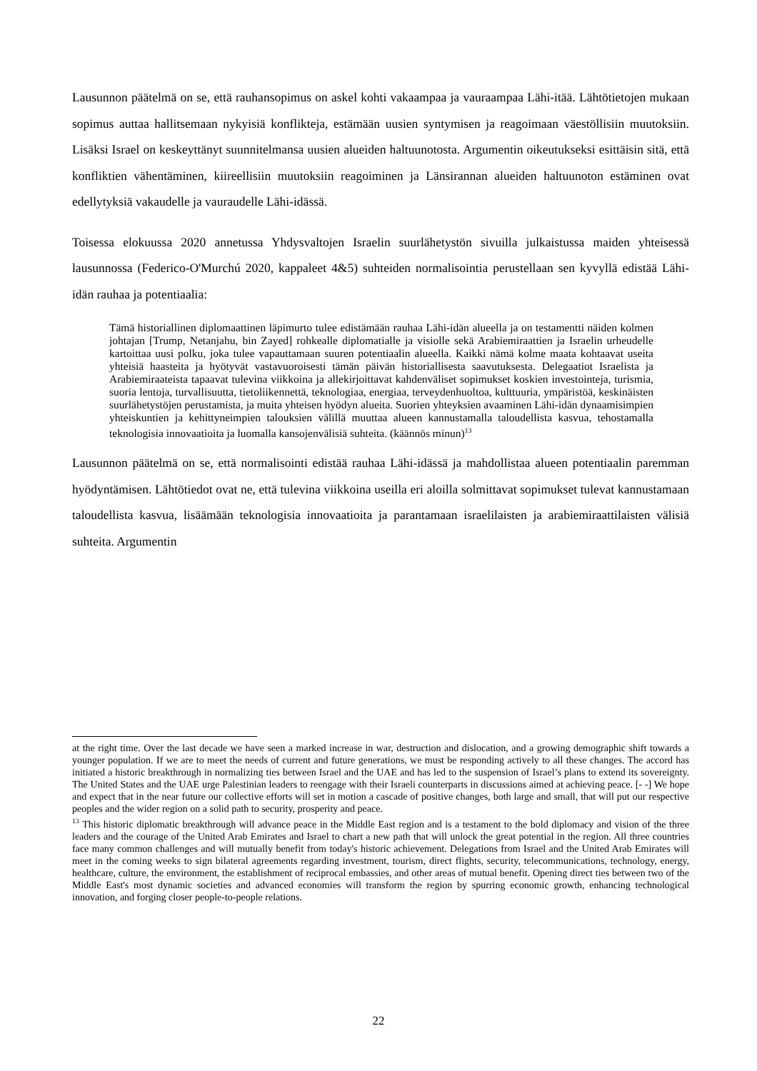Lausunnon päätelmä on se, että rauhansopimus on askel kohti vakaampaa ja vauraampaa Lähi-itää. Lähtötietojen mukaan sopimus auttaa hallitsemaan nykyisiä konflikteja, estämään uusien syntymisen ja reagoimaan väestöllisiin muutoksiin. Lisäksi Israel on keskeyttänyt suunnitelmansa uusien alueiden haltuunotosta. Argumentin oikeutukseksi esittäisin sitä, että konfliktien vähentäminen, kiireellisiin muutoksiin reagoiminen ja Länsirannan alueiden haltuunoton estäminen ovat edellytyksiä vakaudelle ja vauraudelle Lähi-idässä.
Toisessa elokuussa 2020 annetussa Yhdysvaltojen Israelin suurlähetystön sivuilla julkaistussa maiden yhteisessä lausunnossa (Federico-O'Murchú 2020, kappaleet 4&5) suhteiden normalisointia perustellaan sen kyvyllä edistää Lähi-idän rauhaa ja potentiaalia:
Tämä historiallinen diplomaattinen läpimurto tulee edistämään rauhaa Lähi-idän alueella ja on testamentti näiden kolmen johtajan [Trump, Netanjahu, bin Zayed] rohkealle diplomatialle ja visiolle sekä Arabiemiraattien ja Israelin urheudelle kartoittaa uusi polku, joka tulee vapauttamaan suuren potentiaalin alueella. Kaikki nämä kolme maata kohtaavat useita yhteisiä haasteita ja hyötyvät vastavuoroisesti tämän päivän historiallisesta saavutuksesta. Delegaatiot Israelista ja Arabiemiraateista tapaavat tulevina viikkoina ja allekirjoittavat kahdenväliset sopimukset koskien investointeja, turismia, suoria lentoja, turvallisuutta, tietoliikennettä, teknologiaa, energiaa, terveydenhuoltoa, kulttuuria, ympäristöä, keskinäisten suurlähetystöjen perustamista, ja muita yhteisen hyödyn alueita. Suorien yhteyksien avaaminen Lähi-idän dynaamisimpien yhteiskuntien ja kehittyneimpien talouksien välillä muuttaa alueen kannustamalla taloudellista kasvua, tehostamalla teknologisia innovaatioita ja luomalla kansojenvälisiä suhteita. (käännös minun)<sup>13</sup>
Lausunnon päätelmä on se, että normalisointi edistää rauhaa Lähi-idässä ja mahdollistaa alueen potentiaalin paremman hyödyntämisen. Lähtötiedot ovat ne, että tulevina viikkoina useilla eri aloilla solmittavat sopimukset tulevat kannustamaan taloudellista kasvua, lisäämään teknologisia innovaatioita ja parantamaan israelilaisten ja arabiemiraattilaisten välisiä suhteita. Argumentin
at the right time. Over the last decade we have seen a marked increase in war, destruction and dislocation, and a growing demographic shift towards a younger population. If we are to meet the needs of current and future generations, we must be responding actively to all these changes. The accord has initiated a historic breakthrough in normalizing ties between Israel and the UAE and has led to the suspension of Israel’s plans to extend its sovereignty. The United States and the UAE urge Palestinian leaders to reengage with their Israeli counterparts in discussions aimed at achieving peace. [- -] We hope and expect that in the near future our collective efforts will set in motion a cascade of positive changes, both large and small, that will put our respective peoples and the wider region on a solid path to security, prosperity and peace.
<sup>13</sup> This historic diplomatic breakthrough will advance peace in the Middle East region and is a testament to the bold diplomacy and vision of the three leaders and the courage of the United Arab Emirates and Israel to chart a new path that will unlock the great potential in the region. All three countries face many common challenges and will mutually benefit from today's historic achievement. Delegations from Israel and the United Arab Emirates will meet in the coming weeks to sign bilateral agreements regarding investment, tourism, direct flights, security, telecommunications, technology, energy, healthcare, culture, the environment, the establishment of reciprocal embassies, and other areas of mutual benefit. Opening direct ties between two of the Middle East's most dynamic societies and advanced economies will transform the region by spurring economic growth, enhancing technological innovation, and forging closer people-to-people relations.
22